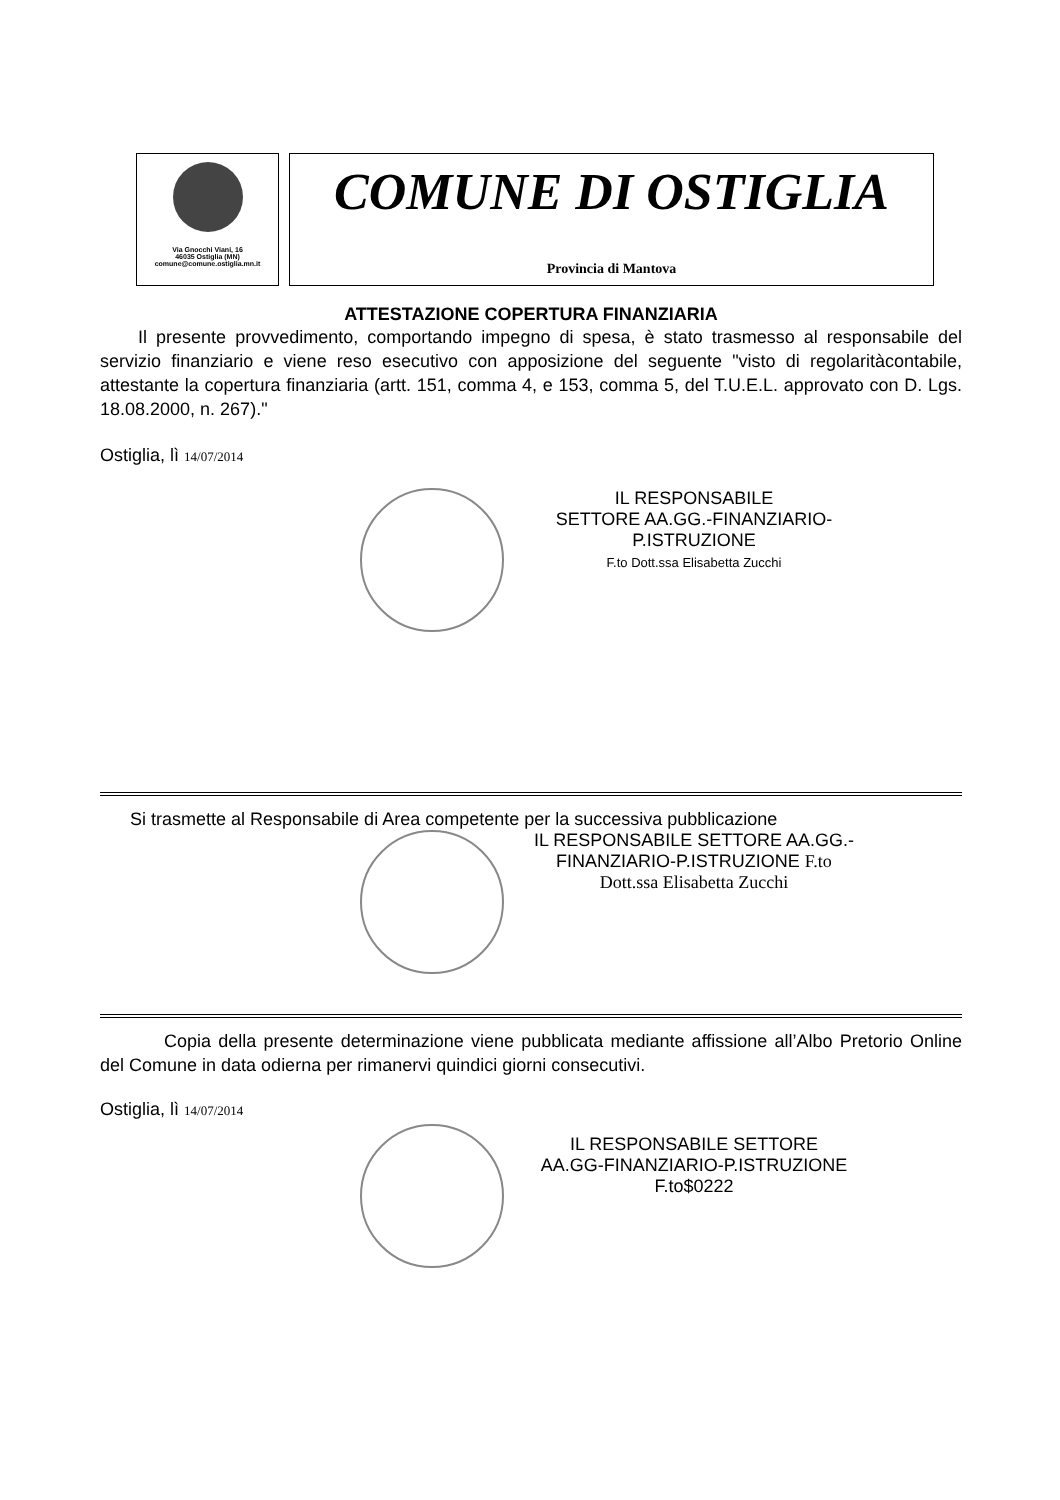Via Gnocchi Viani, 16
46035 Ostiglia (MN)
comune@comune.ostiglia.mn.it
COMUNE DI OSTIGLIA
Provincia di Mantova
ATTESTAZIONE COPERTURA FINANZIARIA
Il presente provvedimento, comportando impegno di spesa, è stato trasmesso al responsabile del servizio finanziario e viene reso esecutivo con apposizione del seguente "visto di regolaritàcontabile, attestante la copertura finanziaria (artt. 151, comma 4, e 153, comma 5, del T.U.E.L. approvato con D. Lgs. 18.08.2000, n. 267)."
Ostiglia, lì 14/07/2014
IL RESPONSABILE
SETTORE AA.GG.-FINANZIARIO-
P.ISTRUZIONE
F.to Dott.ssa Elisabetta Zucchi
Si trasmette al Responsabile di Area competente per la successiva pubblicazione
IL RESPONSABILE SETTORE AA.GG.-
FINANZIARIO-P.ISTRUZIONE F.to
Dott.ssa Elisabetta Zucchi
Copia della presente determinazione viene pubblicata mediante affissione all’Albo Pretorio Online del Comune in data odierna per rimanervi quindici giorni consecutivi.
Ostiglia, lì 14/07/2014
IL RESPONSABILE SETTORE
AA.GG-FINANZIARIO-P.ISTRUZIONE
F.to$0222